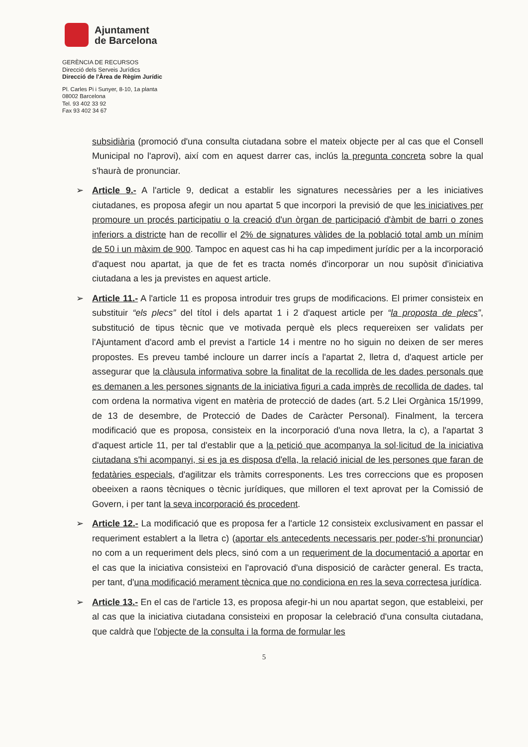Ajuntament
de Barcelona
GERÈNCIA DE RECURSOS
Direcció dels Serveis Jurídics
Direcció de l'Àrea de Règim Jurídic
Pl. Carles Pi i Sunyer, 8-10, 1a planta
08002 Barcelona
Tel. 93 402 33 92
Fax 93 402 34 67
subsidiària (promoció d'una consulta ciutadana sobre el mateix objecte per al cas que el Consell Municipal no l'aprovi), així com en aquest darrer cas, inclús la pregunta concreta sobre la qual s'haurà de pronunciar.
➢ Article 9.- A l'article 9, dedicat a establir les signatures necessàries per a les iniciatives ciutadanes, es proposa afegir un nou apartat 5 que incorpori la previsió de que les iniciatives per promoure un procés participatiu o la creació d'un òrgan de participació d'àmbit de barri o zones inferiors a districte han de recollir el 2% de signatures vàlides de la població total amb un mínim de 50 i un màxim de 900. Tampoc en aquest cas hi ha cap impediment jurídic per a la incorporació d'aquest nou apartat, ja que de fet es tracta només d'incorporar un nou supòsit d'iniciativa ciutadana a les ja previstes en aquest article.
➢ Article 11.- A l'article 11 es proposa introduir tres grups de modificacions. El primer consisteix en substituir “els plecs” del títol i dels apartat 1 i 2 d'aquest article per “la proposta de plecs”, substitució de tipus tècnic que ve motivada perquè els plecs requereixen ser validats per l'Ajuntament d'acord amb el previst a l'article 14 i mentre no ho siguin no deixen de ser meres propostes. Es preveu també incloure un darrer incís a l'apartat 2, lletra d, d'aquest article per assegurar que la clàusula informativa sobre la finalitat de la recollida de les dades personals que es demanen a les persones signants de la iniciativa figuri a cada imprès de recollida de dades, tal com ordena la normativa vigent en matèria de protecció de dades (art. 5.2 Llei Orgànica 15/1999, de 13 de desembre, de Protecció de Dades de Caràcter Personal). Finalment, la tercera modificació que es proposa, consisteix en la incorporació d'una nova lletra, la c), a l'apartat 3 d'aquest article 11, per tal d'establir que a la petició que acompanya la sol·licitud de la iniciativa ciutadana s'hi acompanyi, si es ja es disposa d'ella, la relació inicial de les persones que faran de fedatàries especials, d'agilitzar els tràmits corresponents. Les tres correccions que es proposen obeeixen a raons tècniques o tècnic jurídiques, que milloren el text aprovat per la Comissió de Govern, i per tant la seva incorporació és procedent.
➢ Article 12.- La modificació que es proposa fer a l'article 12 consisteix exclusivament en passar el requeriment establert a la lletra c) (aportar els antecedents necessaris per poder-s'hi pronunciar) no com a un requeriment dels plecs, sinó com a un requeriment de la documentació a aportar en el cas que la iniciativa consisteixi en l'aprovació d'una disposició de caràcter general. Es tracta, per tant, d'una modificació merament tècnica que no condiciona en res la seva correctesa jurídica.
➢ Article 13.- En el cas de l'article 13, es proposa afegir-hi un nou apartat segon, que estableixi, per al cas que la iniciativa ciutadana consisteixi en proposar la celebració d'una consulta ciutadana, que caldrà que l'objecte de la consulta i la forma de formular les
5